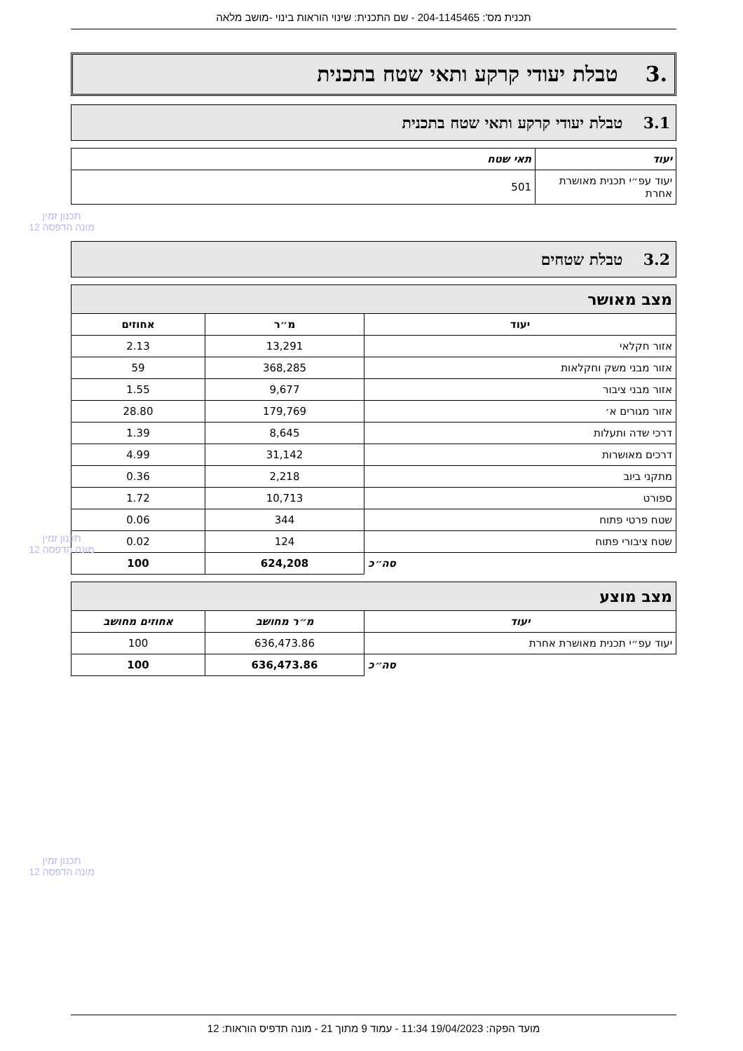תכנית מס': 204-1145465 - שם התכנית: שינוי הוראות בינוי -מושב מלאה
.3 טבלת יעודי קרקע ותאי שטח בתכנית
3.1 טבלת יעודי קרקע ותאי שטח בתכנית
| יעוד | תאי שטח |
| --- | --- |
| יעוד עפ״י תכנית מאושרת אחרת | 501 |
3.2 טבלת שטחים
| מצב מאושר | | |
| יעוד | מ״ר | אחוזים |
| אזור חקלאי | 13,291 | 2.13 |
| אזור מבני משק וחקלאות | 368,285 | 59 |
| אזור מבני ציבור | 9,677 | 1.55 |
| אזור מגורים א׳ | 179,769 | 28.80 |
| דרכי שדה ותעלות | 8,645 | 1.39 |
| דרכים מאושרות | 31,142 | 4.99 |
| מתקני ביוב | 2,218 | 0.36 |
| ספורט | 10,713 | 1.72 |
| שטח פרטי פתוח | 344 | 0.06 |
| שטח ציבורי פתוח | 124 | 0.02 |
| סה״כ | 624,208 | 100 |
| מצב מוצע | | |
| יעוד | מ״ר מחושב | אחוזים מחושב |
| יעוד עפ״י תכנית מאושרת אחרת | 636,473.86 | 100 |
| סה״כ | 636,473.86 | 100 |
תכנון זמין
מונה הדפסה 12
תכנון זמין
מונה הדפסה 12
תכנון זמין
מונה הדפסה 12
מועד הפקה: 19/04/2023 11:34 - עמוד 9 מתוך 21 - מונה תדפיס הוראות: 12